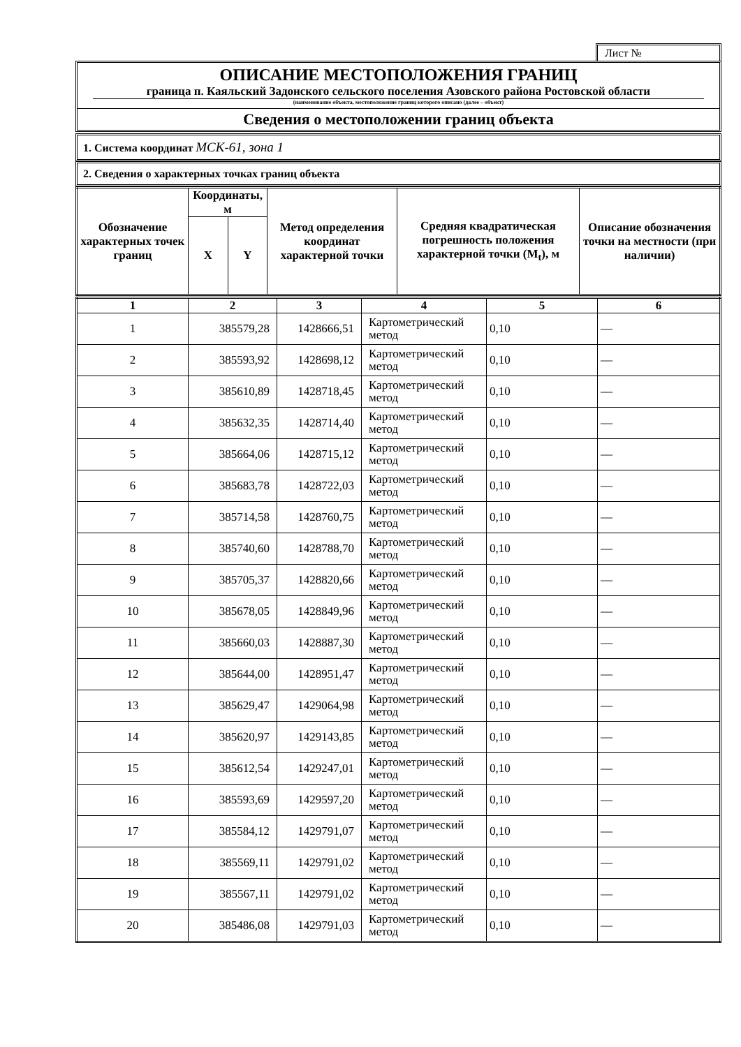Лист №
ОПИСАНИЕ МЕСТОПОЛОЖЕНИЯ ГРАНИЦ
граница п. Каяльский Задонского сельского поселения Азовского района Ростовской области
(наименование объекта, местоположение границ которого описано (далее – объект)
Сведения о местоположении границ объекта
1. Система координат МСК-61, зона 1
2. Сведения о характерных точках границ объекта
| Обозначение характерных точек границ | Координаты, м | | Метод определения координат характерной точки | Средняя квадратическая погрешность положения характерной точки (M<sub>t</sub>), м | Описание обозначения точки на местности (при наличии) |
| --- | --- | --- | --- | --- | --- |
| | X | Y | | | |
| 1 | 2 | 3 | 4 | 5 | 6 |
| --- | --- | --- | --- | --- | --- |
| 1 | 385579,28 | 1428666,51 | Картометрический метод | 0,10 | — |
| 2 | 385593,92 | 1428698,12 | Картометрический метод | 0,10 | — |
| 3 | 385610,89 | 1428718,45 | Картометрический метод | 0,10 | — |
| 4 | 385632,35 | 1428714,40 | Картометрический метод | 0,10 | — |
| 5 | 385664,06 | 1428715,12 | Картометрический метод | 0,10 | — |
| 6 | 385683,78 | 1428722,03 | Картометрический метод | 0,10 | — |
| 7 | 385714,58 | 1428760,75 | Картометрический метод | 0,10 | — |
| 8 | 385740,60 | 1428788,70 | Картометрический метод | 0,10 | — |
| 9 | 385705,37 | 1428820,66 | Картометрический метод | 0,10 | — |
| 10 | 385678,05 | 1428849,96 | Картометрический метод | 0,10 | — |
| 11 | 385660,03 | 1428887,30 | Картометрический метод | 0,10 | — |
| 12 | 385644,00 | 1428951,47 | Картометрический метод | 0,10 | — |
| 13 | 385629,47 | 1429064,98 | Картометрический метод | 0,10 | — |
| 14 | 385620,97 | 1429143,85 | Картометрический метод | 0,10 | — |
| 15 | 385612,54 | 1429247,01 | Картометрический метод | 0,10 | — |
| 16 | 385593,69 | 1429597,20 | Картометрический метод | 0,10 | — |
| 17 | 385584,12 | 1429791,07 | Картометрический метод | 0,10 | — |
| 18 | 385569,11 | 1429791,02 | Картометрический метод | 0,10 | — |
| 19 | 385567,11 | 1429791,02 | Картометрический метод | 0,10 | — |
| 20 | 385486,08 | 1429791,03 | Картометрический метод | 0,10 | — |